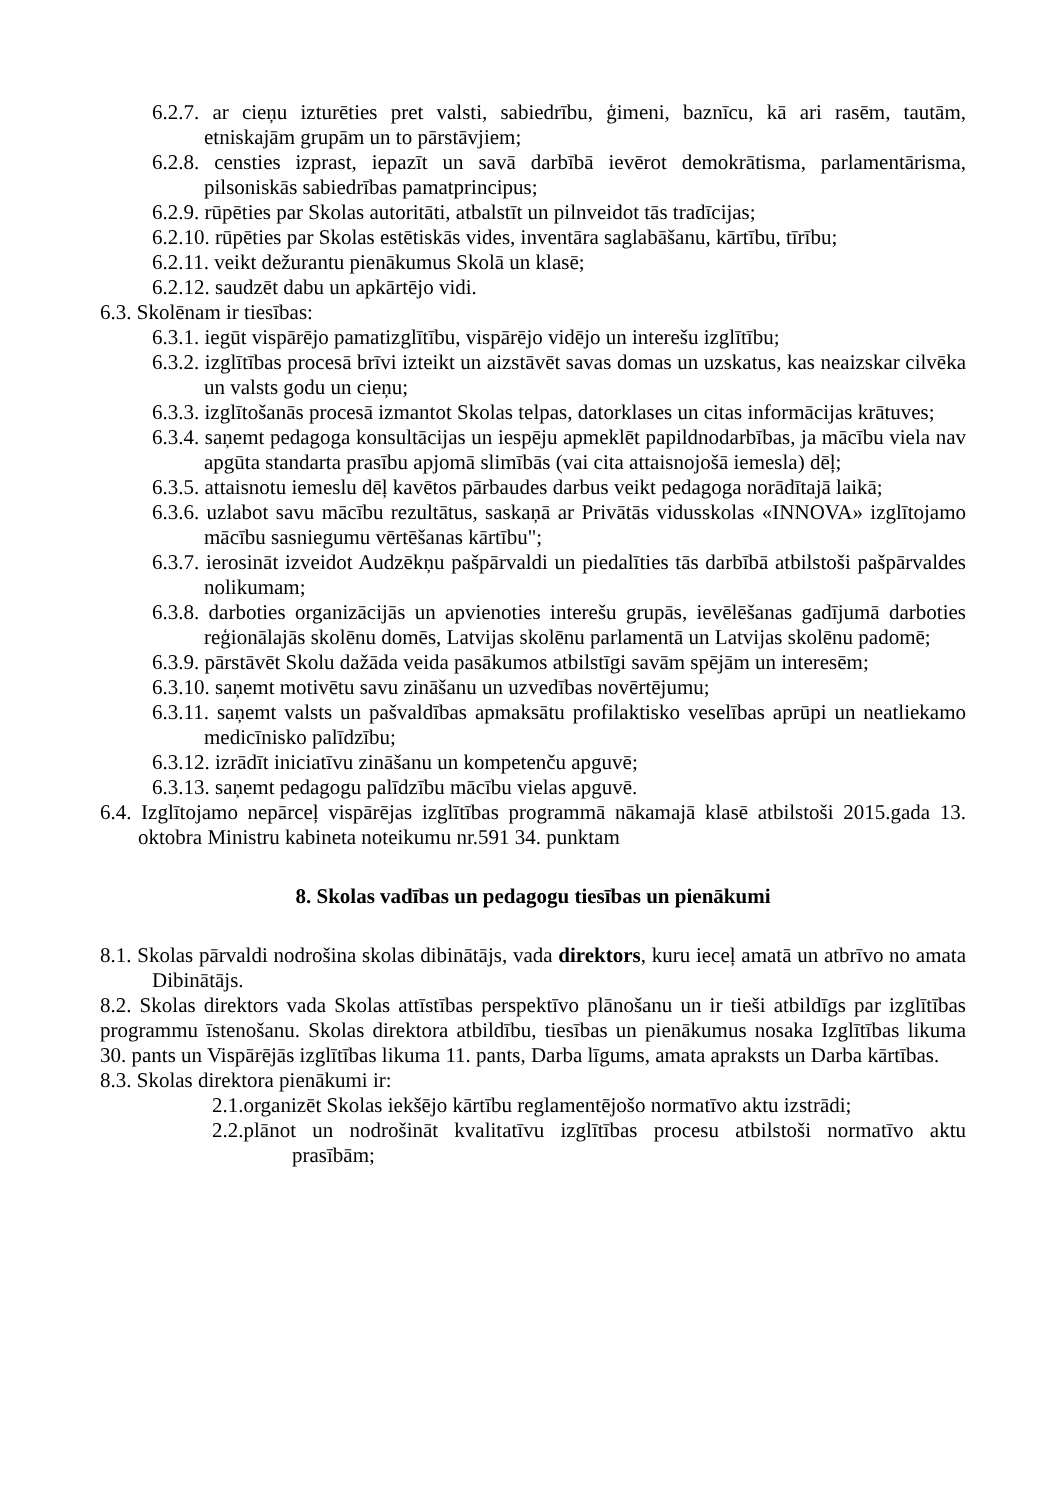6.2.7. ar cieņu izturēties pret valsti, sabiedrību, ģimeni, baznīcu, kā ari rasēm, tautām, etniskajām grupām un to pārstāvjiem;
6.2.8. censties izprast, iepazīt un savā darbībā ievērot demokrātisma, parlamentārisma, pilsoniskās sabiedrības pamatprincipus;
6.2.9. rūpēties par Skolas autoritāti, atbalstīt un pilnveidot tās tradīcijas;
6.2.10. rūpēties par Skolas estētiskās vides, inventāra saglabāšanu, kārtību, tīrību;
6.2.11. veikt dežurantu pienākumus Skolā un klasē;
6.2.12. saudzēt dabu un apkārtējo vidi.
6.3. Skolēnam ir tiesības:
6.3.1. iegūt vispārējo pamatizglītību, vispārējo vidējo un interešu izglītību;
6.3.2. izglītības procesā brīvi izteikt un aizstāvēt savas domas un uzskatus, kas neaizskar cilvēka un valsts godu un cieņu;
6.3.3. izglītošanās procesā izmantot Skolas telpas, datorklases un citas informācijas krātuves;
6.3.4. saņemt pedagoga konsultācijas un iespēju apmeklēt papildnodarbības, ja mācību viela nav apgūta standarta prasību apjomā slimībās (vai cita attaisnojošā iemesla) dēļ;
6.3.5. attaisnotu iemeslu dēļ kavētos pārbaudes darbus veikt pedagoga norādītajā laikā;
6.3.6. uzlabot savu mācību rezultātus, saskaņā ar Privātās vidusskolas «INNOVA» izglītojamo mācību sasniegumu vērtēšanas kārtību";
6.3.7. ierosināt izveidot Audzēkņu pašpārvaldi un piedalīties tās darbībā atbilstoši pašpārvaldes nolikumam;
6.3.8. darboties organizācijās un apvienoties interešu grupās, ievēlēšanas gadījumā darboties reģionālajās skolēnu domēs, Latvijas skolēnu parlamentā un Latvijas skolēnu padomē;
6.3.9. pārstāvēt Skolu dažāda veida pasākumos atbilstīgi savām spējām un interesēm;
6.3.10. saņemt motivētu savu zināšanu un uzvedības novērtējumu;
6.3.11. saņemt valsts un pašvaldības apmaksātu profilaktisko veselības aprūpi un neatliekamo medicīnisko palīdzību;
6.3.12. izrādīt iniciatīvu zināšanu un kompetenču apguvē;
6.3.13. saņemt pedagogu palīdzību mācību vielas apguvē.
6.4. Izglītojamo nepārceļ vispārējas izglītības programmā nākamajā klasē atbilstoši 2015.gada 13. oktobra Ministru kabineta noteikumu nr.591 34. punktam
8. Skolas vadības un pedagogu tiesības un pienākumi
8.1. Skolas pārvaldi nodrošina skolas dibinātājs, vada direktors, kuru ieceļ amatā un atbrīvo no amata Dibinātājs.
8.2. Skolas direktors vada Skolas attīstības perspektīvo plānošanu un ir tieši atbildīgs par izglītības programmu īstenošanu. Skolas direktora atbildību, tiesības un pienākumus nosaka Izglītības likuma 30. pants un Vispārējās izglītības likuma 11. pants, Darba līgums, amata apraksts un Darba kārtības.
8.3. Skolas direktora pienākumi ir:
2.1.organizēt Skolas iekšējo kārtību reglamentējošo normatīvo aktu izstrādi;
2.2.plānot un nodrošināt kvalitatīvu izglītības procesu atbilstoši normatīvo aktu prasībām;